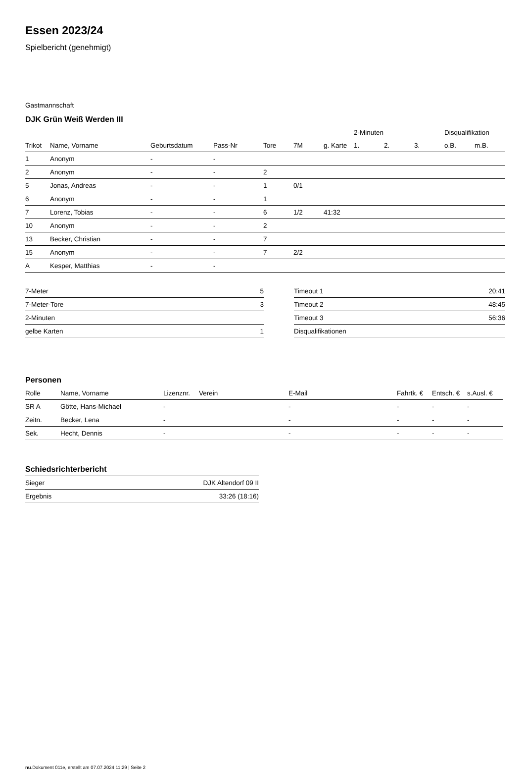Essen 2023/24
Spielbericht (genehmigt)
Gastmannschaft
DJK Grün Weiß Werden III
| | | | | | | | 2-Minuten | | | Disqualifikation | |
| --- | --- | --- | --- | --- | --- | --- | --- | --- | --- | --- | --- |
| Trikot | Name, Vorname | Geburtsdatum | Pass-Nr | Tore | 7M | g. Karte | 1. | 2. | 3. | o.B. | m.B. |
| 1 | Anonym | - | - | | | | | | | | |
| 2 | Anonym | - | - | 2 | | | | | | | |
| 5 | Jonas, Andreas | - | - | 1 | 0/1 | | | | | | |
| 6 | Anonym | - | - | 1 | | | | | | | |
| 7 | Lorenz, Tobias | - | - | 6 | 1/2 | 41:32 | | | | | |
| 10 | Anonym | - | - | 2 | | | | | | | |
| 13 | Becker, Christian | - | - | 7 | | | | | | | |
| 15 | Anonym | - | - | 7 | 2/2 | | | | | | |
| A | Kesper, Matthias | - | - | | | | | | | | |
| 7-Meter | 5 |
| 7-Meter-Tore | 3 |
| 2-Minuten | |
| gelbe Karten | 1 |
| Timeout 1 | 20:41 |
| Timeout 2 | 48:45 |
| Timeout 3 | 56:36 |
| Disqualifikationen | |
Personen
| Rolle | Name, Vorname | Lizenznr. | Verein | E-Mail | Fahrtk. € | Entsch. € | s.Ausl. € |
| --- | --- | --- | --- | --- | --- | --- | --- |
| SR A | Götte, Hans-Michael | - | | - | - | - | - |
| Zeitn. | Becker, Lena | - | | - | - | - | - |
| Sek. | Hecht, Dennis | - | | - | - | - | - |
Schiedsrichterbericht
| Sieger | DJK Altendorf 09 II |
| Ergebnis | 33:26 (18:16) |
nu.Dokument 011e, erstellt am 07.07.2024 11:29 | Seite 2